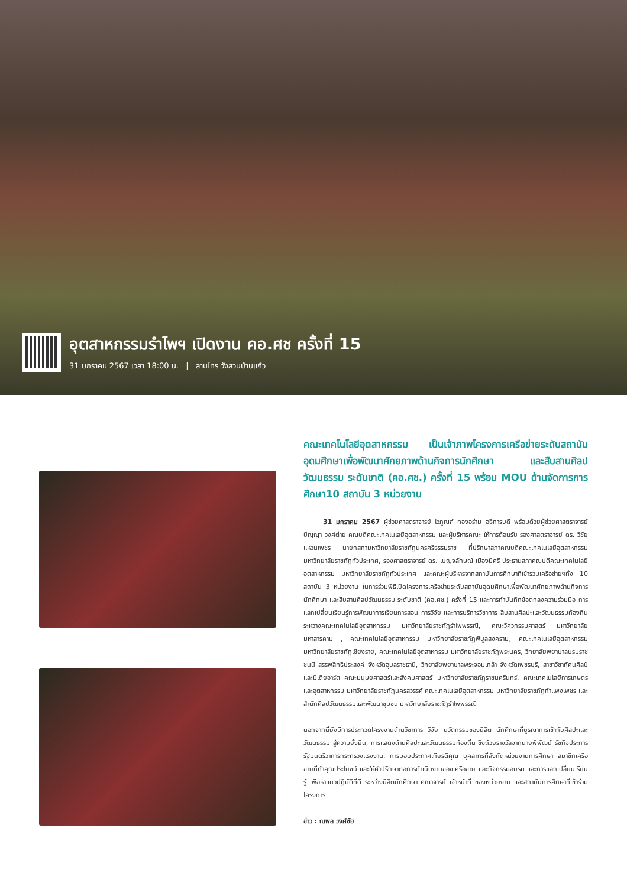อุตสาหกรรมรำไพฯ เปิดงาน คอ.ศช ครั้งที่ 15
31 มกราคม 2567 เวลา 18:00 น. | ลานไทร วังสวนบ้านแก้ว
คณะเทคโนโลยีอุตสาหกรรม เป็นเจ้าภาพโครงการเครือข่ายระดับสถาบันอุดมศึกษาเพื่อพัฒนาศักยภาพด้านกิจการนักศึกษา และสืบสานศิลปวัฒนธรรม ระดับชาติ (คอ.ศช.) ครั้งที่ 15 พร้อม MOU ด้านจัดการการศึกษา10 สถาบัน 3 หน่วยงาน
   31 มกราคม 2567 ผู้ช่วยศาสตราจารย์ ไวภูณฑ์ ทองอร่าม อธิการบดี พร้อมด้วยผู้ช่วยศาสตราจารย์ ปัญญา วงศ์ต่าย คณบดีคณะเทคโนโลยีอุตสาหกรรม และผู้บริหารคณะ ให้การต้อนรับ รองศาสตราจารย์ ดร. วิชัย แหวนเพชร นายกสภามหาวิทยาลัยราชภัฏนครศรีธรรมราช ที่ปรึกษาสภาคณบดีคณะเทคโนโลยีอุตสาหกรรม มหาวิทยาลัยราชภัฏทั่วประเทศ, รองศาสตราจารย์ ดร. เบญจลักษณ์ เมืองมีศรี ประธานสภาคณบดีคณะเทคโนโลยีอุตสาหกรรม มหาวิทยาลัยราชภัฏทั่วประเทศ และคณะผู้บริหารจากสถาบันการศึกษาที่เข้าร่วมเครือข่ายฯทั้ง 10 สถาบัน 3 หน่วยงาน ในการร่วมพิธีเปิดโครงการเครือข่ายระดับสถาบันอุดมศึกษาเพื่อพัฒนาศักยภาพด้านกิจการนักศึกษา และสืบสานศิลปวัฒนธรรม ระดับชาติ (คอ.ศช.) ครั้งที่ 15 และการทำบันทึกข้อตกลงความร่วมมือ การแลกเปลี่ยนเรียนรู้การพัฒนาการเรียนการสอน การวิจัย และการบริการวิชาการ สืบสานศิลปะและวัฒนธรรมท้องถิ่น ระหว่างคณะเทคโนโลยีอุตสาหกรรม มหาวิทยาลัยราชภัฏรำไพพรรณี, คณะวิศวกรรมศาสตร์ มหาวิทยาลัยมหาสารคาม , คณะเทคโนโลยีอุตสาหกรรม มหาวิทยาลัยราชภัฏพิบูลสงคราม, คณะเทคโนโลยีอุตสาหกรรม มหาวิทยาลัยราชภัฏเชียงราย, คณะเทคโนโลยีอุตสาหกรรม มหาวิทยาลัยราชภัฏพระนคร, วิทยาลัยพยาบาลบรมราชชนนี สรรพสิทธิประสงค์ จังหวัดอุบลราชธานี, วิทยาลัยพยาบาลพระจอมเกล้า จังหวัดเพชรบุรี, สาขาวิชาทัศนศิลป์และมีเดียอาร์ต คณะมนุษยศาสตร์และสังคมศาสตร์ มหาวิทยาลัยราชภัฏราชนครินทร์, คณะเทคโนโลยีการเกษตรและอุตสาหกรรม มหาวิทยาลัยราชภัฏนครสวรรค์ คณะเทคโนโลยีอุตสาหกรรม มหาวิทยาลัยราชภัฏกำแพงเพชร และสำนักศิลปวัฒนธรรมและพัฒนาชุมชน มหาวิทยาลัยราชภัฏรำไพพรรณี
นอกจากนี้ยังมีการประกวดโครงงานด้านวิชาการ วิจัย นวัตกรรมของนิสิต นักศึกษาที่บูรณาการเข้ากับศิลปะและวัฒนธรรม สู่ความยั่งยืน, การแสดงด้านศิลปะและวัฒนธรรมท้องถิ่น ชิงถ้วยรางวัลจากนายพิพัฒน์ รัชกิจประการ รัฐมนตรีว่าการกระทรวงแรงงาน, การมอบประกาศเกียรติคุณ บุคลากรที่สังกัดหน่วยงานการศึกษา สมาชิกเครือข่ายที่ทำคุณประโยชน์ และให้คำปรึกษาต่อการดำเนินงานของเครือข่าย และกิจกรรมอบรม และการแลกเปลี่ยนเรียนรู้ เพื่อหาแนวปฏิบัติที่ดี ระหว่างนิสิตนักศึกษา คณาจารย์ เจ้าหน้าที่ ของหน่วยงาน และสถาบันการศึกษาที่เข้าร่วมโครงการ
ข่าว : ณพล วงศ์ชัย